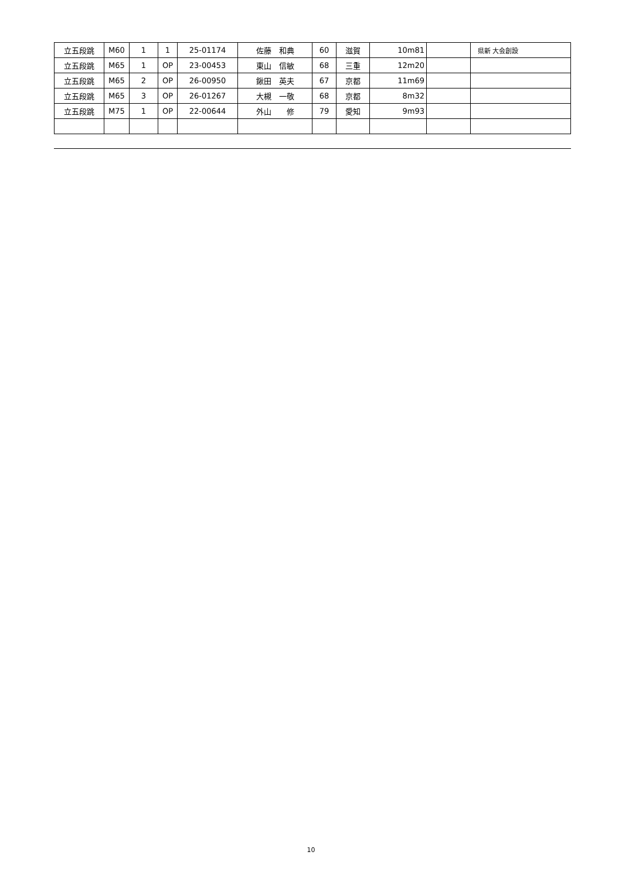| 立五段跳 | M60 | 1 | 1 | 25-01174 | 佐藤 和典 | 60 | 滋賀 | 10m81 | | 県新 大会創設 |
| 立五段跳 | M65 | 1 | OP | 23-00453 | 東山 信敏 | 68 | 三重 | 12m20 | | |
| 立五段跳 | M65 | 2 | OP | 26-00950 | 鍬田 英夫 | 67 | 京都 | 11m69 | | |
| 立五段跳 | M65 | 3 | OP | 26-01267 | 大槻 一敬 | 68 | 京都 | 8m32 | | |
| 立五段跳 | M75 | 1 | OP | 22-00644 | 外山 修 | 79 | 愛知 | 9m93 | | |
10